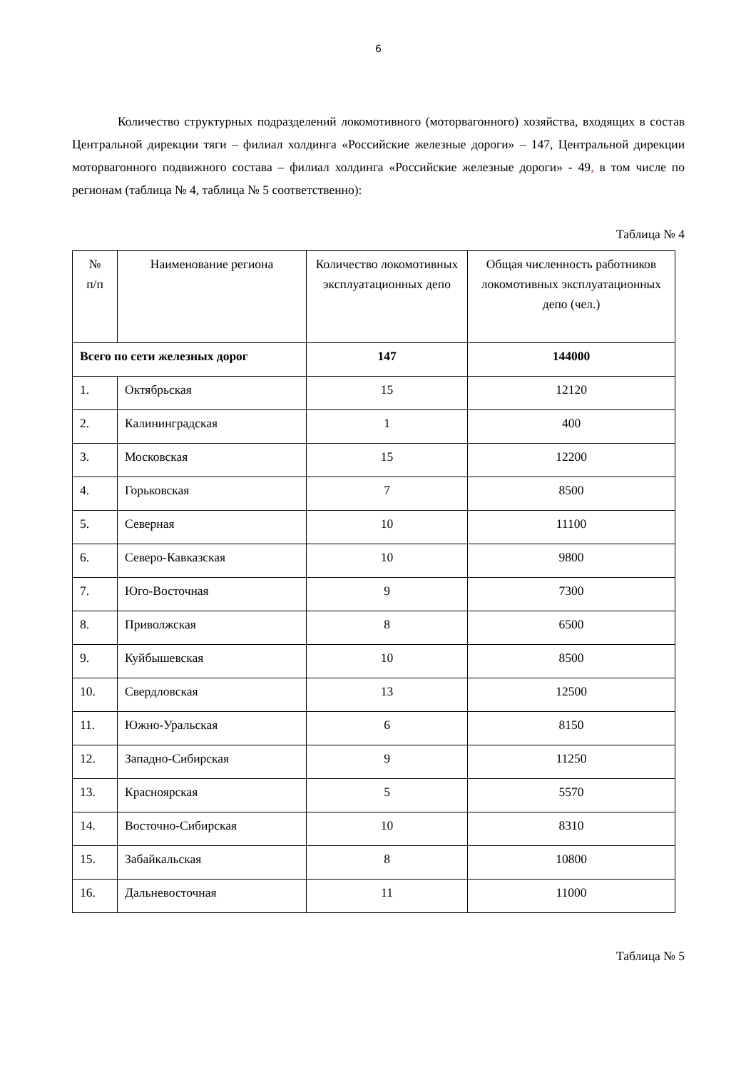6
Количество структурных подразделений локомотивного (моторвагонного) хозяйства, входящих в состав Центральной дирекции тяги – филиал холдинга «Российские железные дороги» – 147, Центральной дирекции моторвагонного подвижного состава – филиал холдинга «Российские железные дороги» - 49, в том числе по регионам (таблица № 4, таблица № 5 соответственно):
Таблица № 4
| № п/п | Наименование региона | Количество локомотивных эксплуатационных депо | Общая численность работников локомотивных эксплуатационных депо (чел.) |
| Всего по сети железных дорог | | 147 | 144000 |
| 1. | Октябрьская | 15 | 12120 |
| 2. | Калининградская | 1 | 400 |
| 3. | Московская | 15 | 12200 |
| 4. | Горьковская | 7 | 8500 |
| 5. | Северная | 10 | 11100 |
| 6. | Северо-Кавказская | 10 | 9800 |
| 7. | Юго-Восточная | 9 | 7300 |
| 8. | Приволжская | 8 | 6500 |
| 9. | Куйбышевская | 10 | 8500 |
| 10. | Свердловская | 13 | 12500 |
| 11. | Южно-Уральская | 6 | 8150 |
| 12. | Западно-Сибирская | 9 | 11250 |
| 13. | Красноярская | 5 | 5570 |
| 14. | Восточно-Сибирская | 10 | 8310 |
| 15. | Забайкальская | 8 | 10800 |
| 16. | Дальневосточная | 11 | 11000 |
Таблица № 5